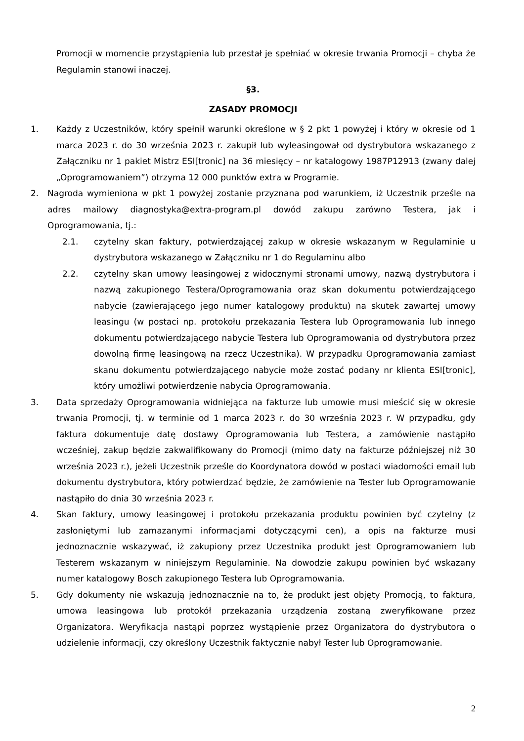Promocji w momencie przystąpienia lub przestał je spełniać w okresie trwania Promocji – chyba że Regulamin stanowi inaczej.
§3.
ZASADY PROMOCJI
1. Każdy z Uczestników, który spełnił warunki określone w § 2 pkt 1 powyżej i który w okresie od 1 marca 2023 r. do 30 września 2023 r. zakupił lub wyleasingował od dystrybutora wskazanego z Załączniku nr 1 pakiet Mistrz ESI[tronic] na 36 miesięcy – nr katalogowy 1987P12913 (zwany dalej „Oprogramowaniem”) otrzyma 12 000 punktów extra w Programie.
2. Nagroda wymieniona w pkt 1 powyżej zostanie przyznana pod warunkiem, iż Uczestnik prześle na adres mailowy diagnostyka@extra-program.pl dowód zakupu zarówno Testera, jak i Oprogramowania, tj.:
2.1. czytelny skan faktury, potwierdzającej zakup w okresie wskazanym w Regulaminie u dystrybutora wskazanego w Załączniku nr 1 do Regulaminu albo
2.2. czytelny skan umowy leasingowej z widocznymi stronami umowy, nazwą dystrybutora i nazwą zakupionego Testera/Oprogramowania oraz skan dokumentu potwierdzającego nabycie (zawierającego jego numer katalogowy produktu) na skutek zawartej umowy leasingu (w postaci np. protokołu przekazania Testera lub Oprogramowania lub innego dokumentu potwierdzającego nabycie Testera lub Oprogramowania od dystrybutora przez dowolną firmę leasingową na rzecz Uczestnika). W przypadku Oprogramowania zamiast skanu dokumentu potwierdzającego nabycie może zostać podany nr klienta ESI[tronic], który umożliwi potwierdzenie nabycia Oprogramowania.
3. Data sprzedaży Oprogramowania widniejąca na fakturze lub umowie musi mieścić się w okresie trwania Promocji, tj. w terminie od 1 marca 2023 r. do 30 września 2023 r. W przypadku, gdy faktura dokumentuje datę dostawy Oprogramowania lub Testera, a zamówienie nastąpiło wcześniej, zakup będzie zakwalifikowany do Promocji (mimo daty na fakturze późniejszej niż 30 września 2023 r.), jeżeli Uczestnik prześle do Koordynatora dowód w postaci wiadomości email lub dokumentu dystrybutora, który potwierdzać będzie, że zamówienie na Tester lub Oprogramowanie nastąpiło do dnia 30 września 2023 r.
4. Skan faktury, umowy leasingowej i protokołu przekazania produktu powinien być czytelny (z zasłoniętymi lub zamazanymi informacjami dotyczącymi cen), a opis na fakturze musi jednoznacznie wskazywać, iż zakupiony przez Uczestnika produkt jest Oprogramowaniem lub Testerem wskazanym w niniejszym Regulaminie. Na dowodzie zakupu powinien być wskazany numer katalogowy Bosch zakupionego Testera lub Oprogramowania.
5. Gdy dokumenty nie wskazują jednoznacznie na to, że produkt jest objęty Promocją, to faktura, umowa leasingowa lub protokół przekazania urządzenia zostaną zweryfikowane przez Organizatora. Weryfikacja nastąpi poprzez wystąpienie przez Organizatora do dystrybutora o udzielenie informacji, czy określony Uczestnik faktycznie nabył Tester lub Oprogramowanie.
2